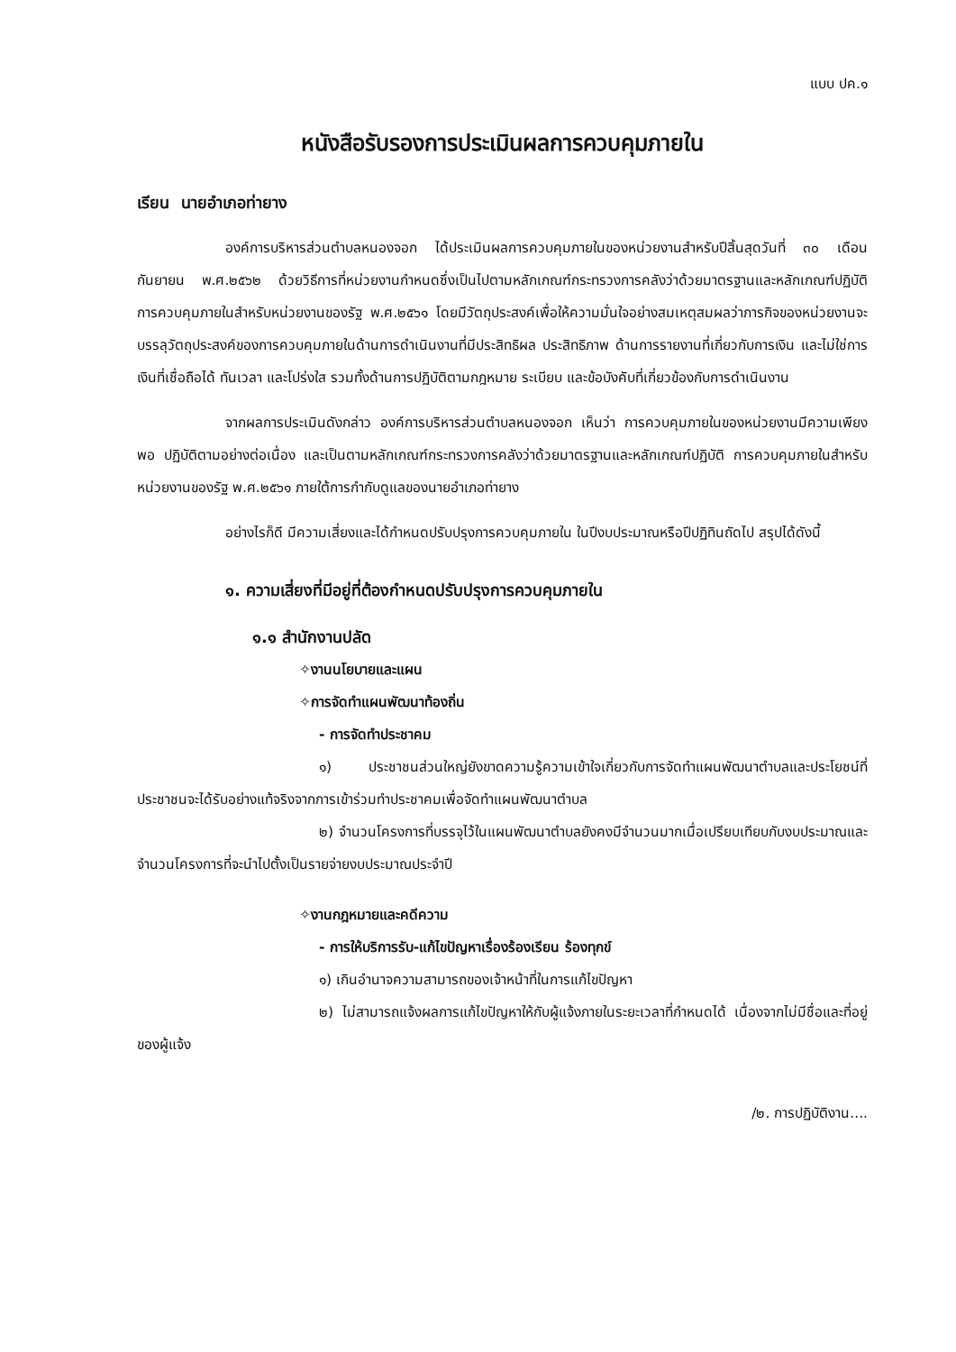แบบ ปค.๑
หนังสือรับรองการประเมินผลการควบคุมภายใน
เรียน นายอำเภอท่ายาง
องค์การบริหารส่วนตำบลหนองจอก ได้ประเมินผลการควบคุมภายในของหน่วยงานสำหรับปีสิ้นสุดวันที่ ๓๐ เดือน กันยายน พ.ศ.๒๕๖๒ ด้วยวิธีการที่หน่วยงานกำหนดซึ่งเป็นไปตามหลักเกณฑ์กระทรวงการคลังว่าด้วยมาตรฐานและหลักเกณฑ์ปฏิบัติ การควบคุมภายในสำหรับหน่วยงานของรัฐ พ.ศ.๒๕๖๑ โดยมีวัตถุประสงค์เพื่อให้ความมั่นใจอย่างสมเหตุสมผลว่าภารกิจของหน่วยงานจะบรรลุวัตถุประสงค์ของการควบคุมภายในด้านการดำเนินงานที่มีประสิทธิผล ประสิทธิภาพ ด้านการรายงานที่เกี่ยวกับการเงิน และไม่ใช่การเงินที่เชื่อถือได้ ทันเวลา และโปร่งใส รวมทั้งด้านการปฏิบัติตามกฎหมาย ระเบียบ และข้อบังคับที่เกี่ยวข้องกับการดำเนินงาน
จากผลการประเมินดังกล่าว องค์การบริหารส่วนตำบลหนองจอก เห็นว่า การควบคุมภายในของหน่วยงานมีความเพียงพอ ปฏิบัติตามอย่างต่อเนื่อง และเป็นตามหลักเกณฑ์กระทรวงการคลังว่าด้วยมาตรฐานและหลักเกณฑ์ปฏิบัติ การควบคุมภายในสำหรับหน่วยงานของรัฐ พ.ศ.๒๕๖๑ ภายใต้การกำกับดูแลของนายอำเภอท่ายาง
อย่างไรก็ดี มีความเสี่ยงและได้กำหนดปรับปรุงการควบคุมภายใน ในปีงบประมาณหรือปีปฏิทินถัดไป สรุปได้ดังนี้
๑. ความเสี่ยงที่มีอยู่ที่ต้องกำหนดปรับปรุงการควบคุมภายใน
๑.๑ สำนักงานปลัด
✧งานนโยบายและแผน
✧การจัดทำแผนพัฒนาท้องถิ่น
- การจัดทำประชาคม
๑) ประชาชนส่วนใหญ่ยังขาดความรู้ความเข้าใจเกี่ยวกับการจัดทำแผนพัฒนาตำบลและประโยชน์ที่ประชาชนจะได้รับอย่างแท้จริงจากการเข้าร่วมทำประชาคมเพื่อจัดทำแผนพัฒนาตำบล
๒) จำนวนโครงการที่บรรจุไว้ในแผนพัฒนาตำบลยังคงมีจำนวนมากเมื่อเปรียบเทียบกับงบประมาณและจำนวนโครงการที่จะนำไปตั้งเป็นรายจ่ายงบประมาณประจำปี
✧งานกฎหมายและคดีความ
- การให้บริการรับ-แก้ไขปัญหาเรื่องร้องเรียน ร้องทุกข์
๑) เกินอำนาจความสามารถของเจ้าหน้าที่ในการแก้ไขปัญหา
๒) ไม่สามารถแจ้งผลการแก้ไขปัญหาให้กับผู้แจ้งภายในระยะเวลาที่กำหนดได้ เนื่องจากไม่มีชื่อและที่อยู่ของผู้แจ้ง
/๒. การปฏิบัติงาน....